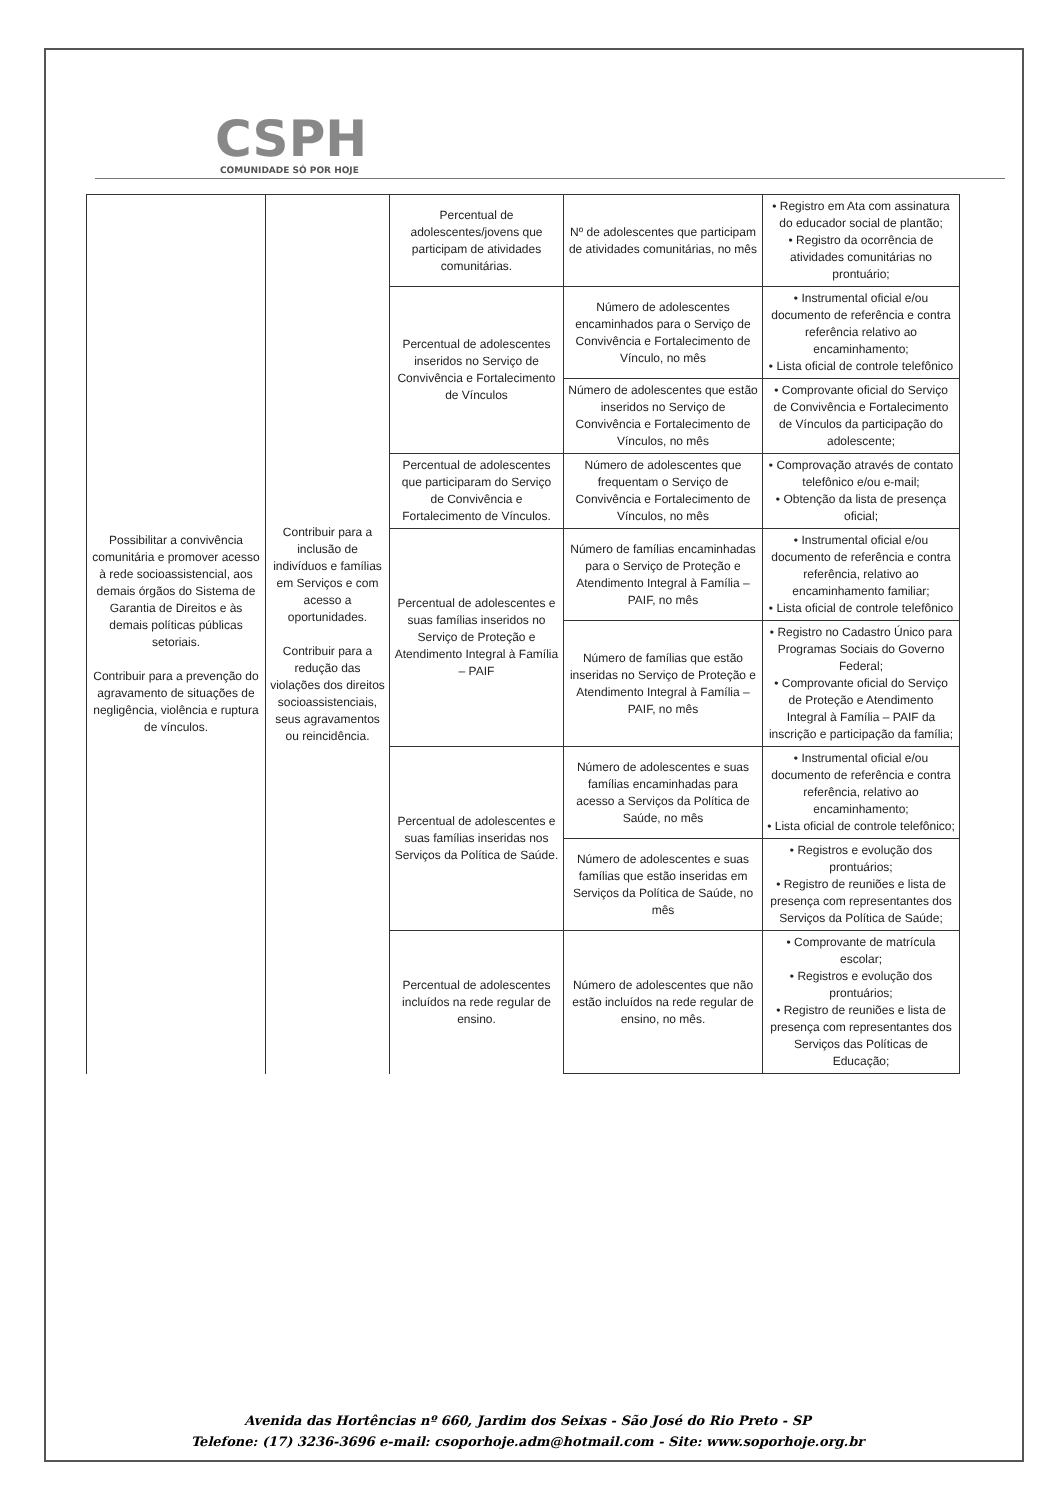CSPH
COMUNIDADE SÓ POR HOJE
| Possibilitar a convivência comunitária e promover acesso à rede socioassistencial, aos demais órgãos do Sistema de Garantia de Direitos e às demais políticas públicas setoriais. Contribuir para a prevenção do agravamento de situações de negligência, violência e ruptura de vínculos. | Contribuir para a inclusão de indivíduos e famílias em Serviços e com acesso a oportunidades. Contribuir para a redução das violações dos direitos socioassistenciais, seus agravamentos ou reincidência. | Percentual de adolescentes/jovens que participam de atividades comunitárias. | Nº de adolescentes que participam de atividades comunitárias, no mês | • Registro em Ata com assinatura do educador social de plantão; • Registro da ocorrência de atividades comunitárias no prontuário; |
| | | Percentual de adolescentes inseridos no Serviço de Convivência e Fortalecimento de Vínculos | Número de adolescentes encaminhados para o Serviço de Convivência e Fortalecimento de Vínculo, no mês | • Instrumental oficial e/ou documento de referência e contra referência relativo ao encaminhamento; • Lista oficial de controle telefônico |
| | | | Número de adolescentes que estão inseridos no Serviço de Convivência e Fortalecimento de Vínculos, no mês | • Comprovante oficial do Serviço de Convivência e Fortalecimento de Vínculos da participação do adolescente; |
| | | Percentual de adolescentes que participaram do Serviço de Convivência e Fortalecimento de Vínculos. | Número de adolescentes que frequentam o Serviço de Convivência e Fortalecimento de Vínculos, no mês | • Comprovação através de contato telefônico e/ou e-mail; • Obtenção da lista de presença oficial; |
| | | Percentual de adolescentes e suas famílias inseridos no Serviço de Proteção e Atendimento Integral à Família – PAIF | Número de famílias encaminhadas para o Serviço de Proteção e Atendimento Integral à Família – PAIF, no mês | • Instrumental oficial e/ou documento de referência e contra referência, relativo ao encaminhamento familiar; • Lista oficial de controle telefônico |
| | | | Número de famílias que estão inseridas no Serviço de Proteção e Atendimento Integral à Família – PAIF, no mês | • Registro no Cadastro Único para Programas Sociais do Governo Federal; • Comprovante oficial do Serviço de Proteção e Atendimento Integral à Família – PAIF da inscrição e participação da família; |
| | | Percentual de adolescentes e suas famílias inseridas nos Serviços da Política de Saúde. | Número de adolescentes e suas famílias encaminhadas para acesso a Serviços da Política de Saúde, no mês | • Instrumental oficial e/ou documento de referência e contra referência, relativo ao encaminhamento; • Lista oficial de controle telefônico; |
| | | | Número de adolescentes e suas famílias que estão inseridas em Serviços da Política de Saúde, no mês | • Registros e evolução dos prontuários; • Registro de reuniões e lista de presença com representantes dos Serviços da Política de Saúde; |
| | | Percentual de adolescentes incluídos na rede regular de ensino. | Número de adolescentes que não estão incluídos na rede regular de ensino, no mês. | • Comprovante de matrícula escolar; • Registros e evolução dos prontuários; • Registro de reuniões e lista de presença com representantes dos Serviços das Políticas de Educação; |
Avenida das Hortências nº 660, Jardim dos Seixas - São José do Rio Preto - SP
Telefone: (17) 3236-3696 e-mail: csoporhoje.adm@hotmail.com - Site: www.soporhoje.org.br